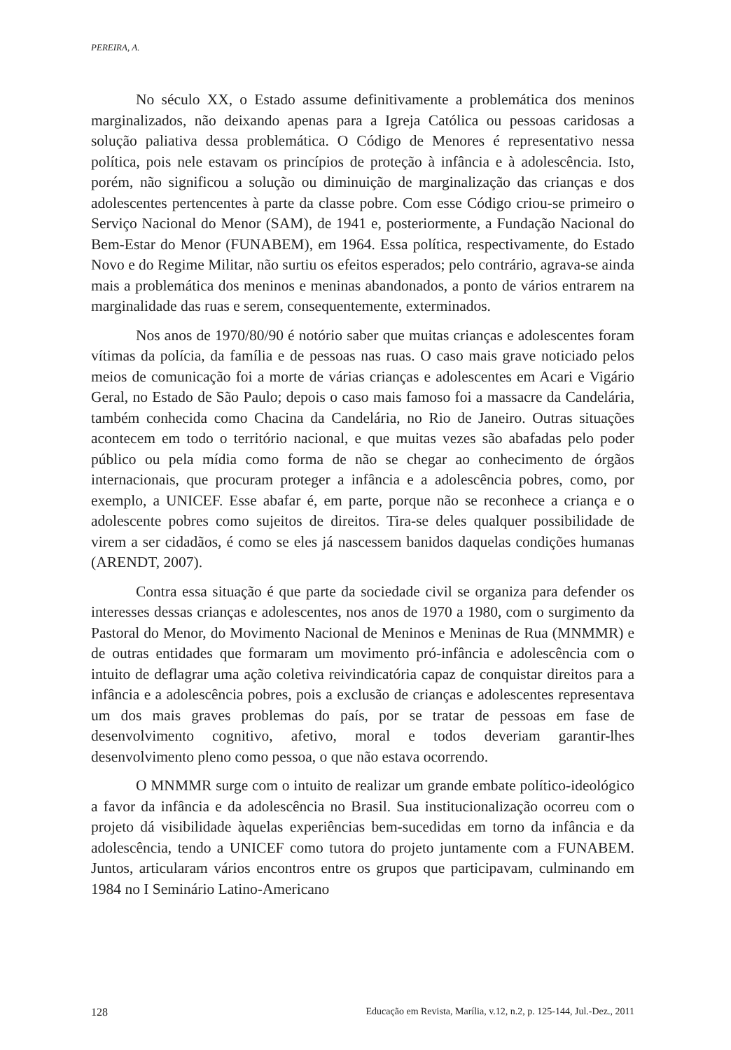PEREIRA, A.
No século XX, o Estado assume definitivamente a problemática dos meninos marginalizados, não deixando apenas para a Igreja Católica ou pessoas caridosas a solução paliativa dessa problemática. O Código de Menores é representativo nessa política, pois nele estavam os princípios de proteção à infância e à adolescência. Isto, porém, não significou a solução ou diminuição de marginalização das crianças e dos adolescentes pertencentes à parte da classe pobre. Com esse Código criou-se primeiro o Serviço Nacional do Menor (SAM), de 1941 e, posteriormente, a Fundação Nacional do Bem-Estar do Menor (FUNABEM), em 1964. Essa política, respectivamente, do Estado Novo e do Regime Militar, não surtiu os efeitos esperados; pelo contrário, agrava-se ainda mais a problemática dos meninos e meninas abandonados, a ponto de vários entrarem na marginalidade das ruas e serem, consequentemente, exterminados.
Nos anos de 1970/80/90 é notório saber que muitas crianças e adolescentes foram vítimas da polícia, da família e de pessoas nas ruas. O caso mais grave noticiado pelos meios de comunicação foi a morte de várias crianças e adolescentes em Acari e Vigário Geral, no Estado de São Paulo; depois o caso mais famoso foi a massacre da Candelária, também conhecida como Chacina da Candelária, no Rio de Janeiro. Outras situações acontecem em todo o território nacional, e que muitas vezes são abafadas pelo poder público ou pela mídia como forma de não se chegar ao conhecimento de órgãos internacionais, que procuram proteger a infância e a adolescência pobres, como, por exemplo, a UNICEF. Esse abafar é, em parte, porque não se reconhece a criança e o adolescente pobres como sujeitos de direitos. Tira-se deles qualquer possibilidade de virem a ser cidadãos, é como se eles já nascessem banidos daquelas condições humanas (ARENDT, 2007).
Contra essa situação é que parte da sociedade civil se organiza para defender os interesses dessas crianças e adolescentes, nos anos de 1970 a 1980, com o surgimento da Pastoral do Menor, do Movimento Nacional de Meninos e Meninas de Rua (MNMMR) e de outras entidades que formaram um movimento pró-infância e adolescência com o intuito de deflagrar uma ação coletiva reivindicatória capaz de conquistar direitos para a infância e a adolescência pobres, pois a exclusão de crianças e adolescentes representava um dos mais graves problemas do país, por se tratar de pessoas em fase de desenvolvimento cognitivo, afetivo, moral e todos deveriam garantir-lhes desenvolvimento pleno como pessoa, o que não estava ocorrendo.
O MNMMR surge com o intuito de realizar um grande embate político-ideológico a favor da infância e da adolescência no Brasil. Sua institucionalização ocorreu com o projeto dá visibilidade àquelas experiências bem-sucedidas em torno da infância e da adolescência, tendo a UNICEF como tutora do projeto juntamente com a FUNABEM. Juntos, articularam vários encontros entre os grupos que participavam, culminando em 1984 no I Seminário Latino-Americano
128 Educação em Revista, Marília, v.12, n.2, p. 125-144, Jul.-Dez., 2011